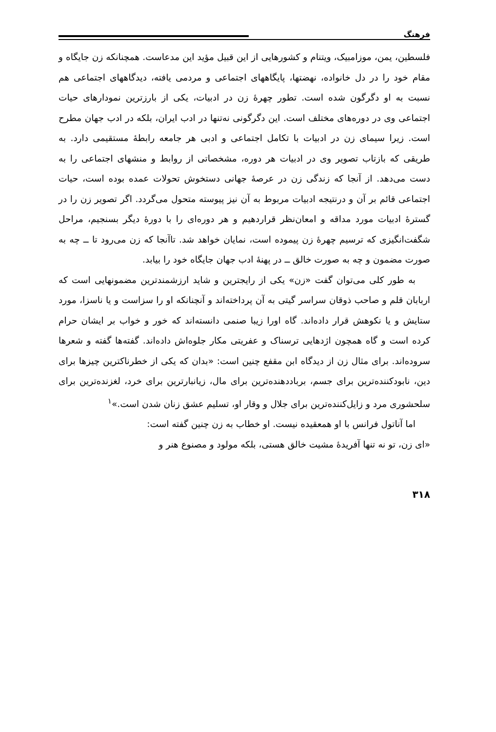فرهنگ
فلسطین، یمن، موزامبیک، ویتنام و کشورهایی از این قبیل مؤید این مدعاست. همچنانکه زن جایگاه و مقام خود را در دل خانواده، نهضتها، پایگاههای اجتماعی و مردمی یافته، دیدگاههای اجتماعی هم نسبت به او دگرگون شده است. تطور چهرهٔ زن در ادبیات، یکی از بارزترین نمودارهای حیات اجتماعی وی در دوره‌های مختلف است. این دگرگونی نه‌تنها در ادب ایران، بلکه در ادب جهان مطرح است. زیرا سیمای زن در ادبیات با تکامل اجتماعی و ادبی هر جامعه رابطهٔ مستقیمی دارد. به طریقی که بازتاب تصویر وی در ادبیات هر دوره، مشخصاتی از روابط و منشهای اجتماعی را به دست می‌دهد. از آنجا که زندگی زن در عرصهٔ جهانی دستخوش تحولات عمده بوده است، حیات اجتماعی قائم بر آن و درنتیجه ادبیات مربوط به آن نیز پیوسته متحول می‌گردد. اگر تصویر زن را در گسترهٔ ادبیات مورد مداقه و امعان‌نظر قراردهیم و هر دوره‌ای را با دورهٔ دیگر بسنجیم، مراحل شگفت‌انگیزی که ترسیم چهرهٔ زن پیموده است، نمایان خواهد شد. تاآنجا که زن می‌رود تا ــ چه به صورت مضمون و چه به صورت خالق ــ در پهنهٔ ادب جهان جایگاه خود را بیابد.
به طور کلی می‌توان گفت «زن» یکی از رایجترین و شاید ارزشمندترین مضمونهایی است که اربابان قلم و صاحب ذوقان سراسر گیتی به آن پرداخته‌اند و آنچنانکه او را سزاست و یا ناسزا، مورد ستایش و یا نکوهش قرار داده‌اند. گاه اورا زیبا صنمی دانسته‌اند که خور و خواب بر ایشان حرام کرده است و گاه همچون اژدهایی ترسناک و عفریتی مکار جلوه‌اش داده‌اند. گفته‌ها گفته و شعرها سروده‌اند. برای مثال زن از دیدگاه ابن مقفع چنین است: «بدان که یکی از خطرناکترین چیزها برای دین، نابودکننده‌ترین برای جسم، برباددهنده‌ترین برای مال، زیانبارترین برای خرد، لغزنده‌ترین برای سلحشوری مرد و زایل‌کننده‌ترین برای جلال و وقار او، تسلیم عشق زنان شدن است.»<sup>۱</sup>
اما آناتول فرانس با او همعقیده نیست. او خطاب به زن چنین گفته است:
«ای زن، تو نه تنها آفریدهٔ مشیت خالق هستی، بلکه مولود و مصنوع هنر و
۳۱۸